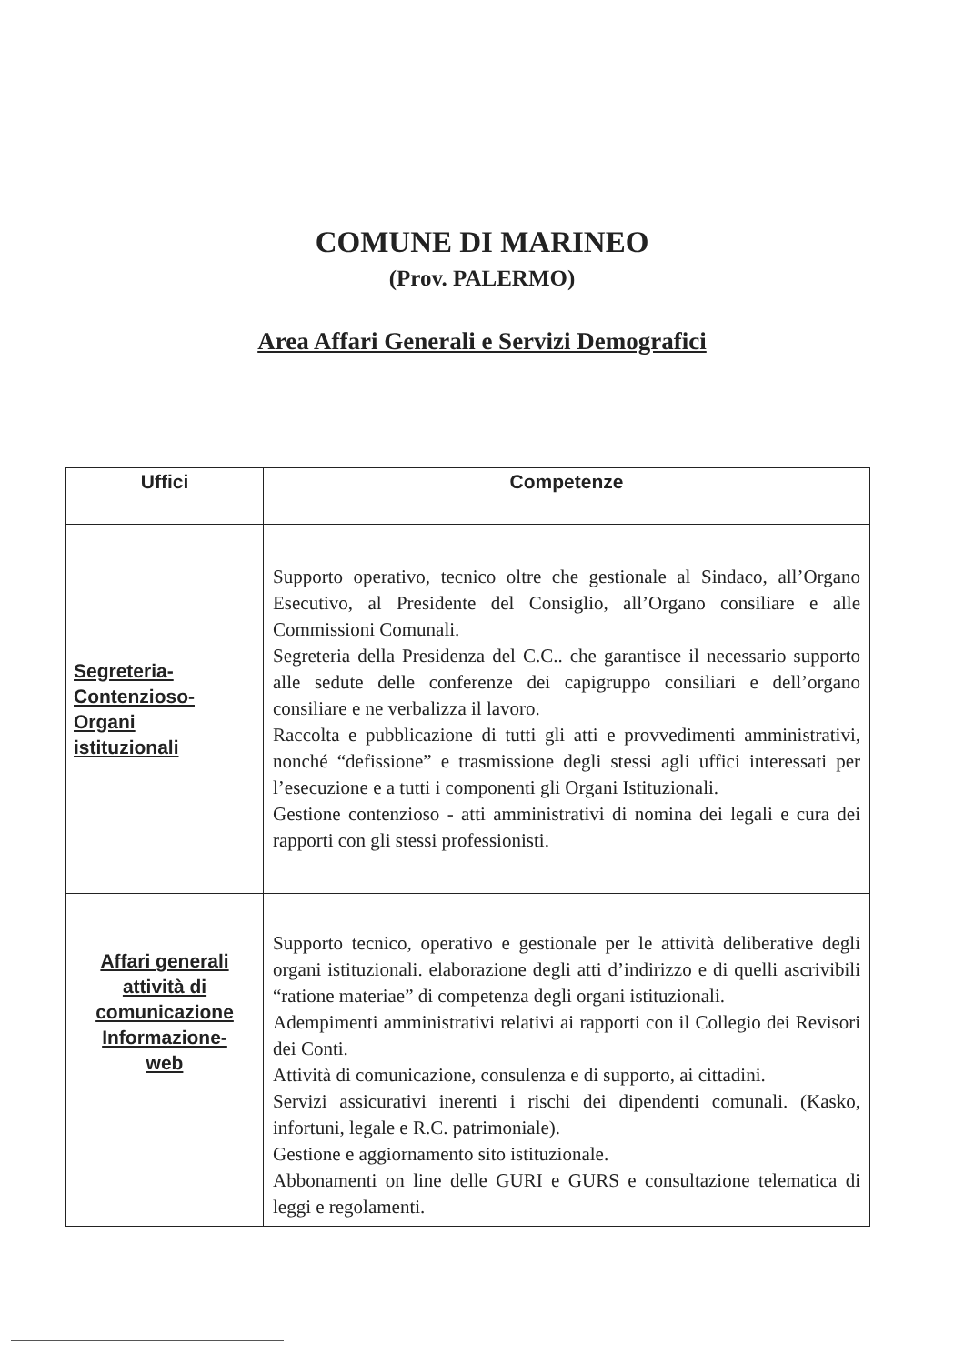COMUNE DI MARINEO
(Prov. PALERMO)
Area Affari Generali e Servizi Demografici
| Uffici | Competenze |
| --- | --- |
| Segreteria- Contenzioso- Organi istituzionali | Supporto operativo, tecnico oltre che gestionale al Sindaco, all’Organo Esecutivo, al Presidente del Consiglio, all’Organo consiliare e alle Commissioni Comunali. Segreteria della Presidenza del C.C.. che garantisce il necessario supporto alle sedute delle conferenze dei capigruppo consiliari e dell’organo consiliare e ne verbalizza il lavoro. Raccolta e pubblicazione di tutti gli atti e provvedimenti amministrativi, nonché “defissione” e trasmissione degli stessi agli uffici interessati per l’esecuzione e a tutti i componenti gli Organi Istituzionali. Gestione contenzioso - atti amministrativi di nomina dei legali e cura dei rapporti con gli stessi professionisti. |
| Affari generali attività di comunicazione Informazione- web | Supporto tecnico, operativo e gestionale per le attività deliberative degli organi istituzionali. elaborazione degli atti d’indirizzo e di quelli ascrivibili “ratione materiae” di competenza degli organi istituzionali. Adempimenti amministrativi relativi ai rapporti con il Collegio dei Revisori dei Conti. Attività di comunicazione, consulenza e di supporto, ai cittadini. Servizi assicurativi inerenti i rischi dei dipendenti comunali. (Kasko, infortuni, legale e R.C. patrimoniale). Gestione e aggiornamento sito istituzionale. Abbonamenti on line delle GURI e GURS e consultazione telematica di leggi e regolamenti. |